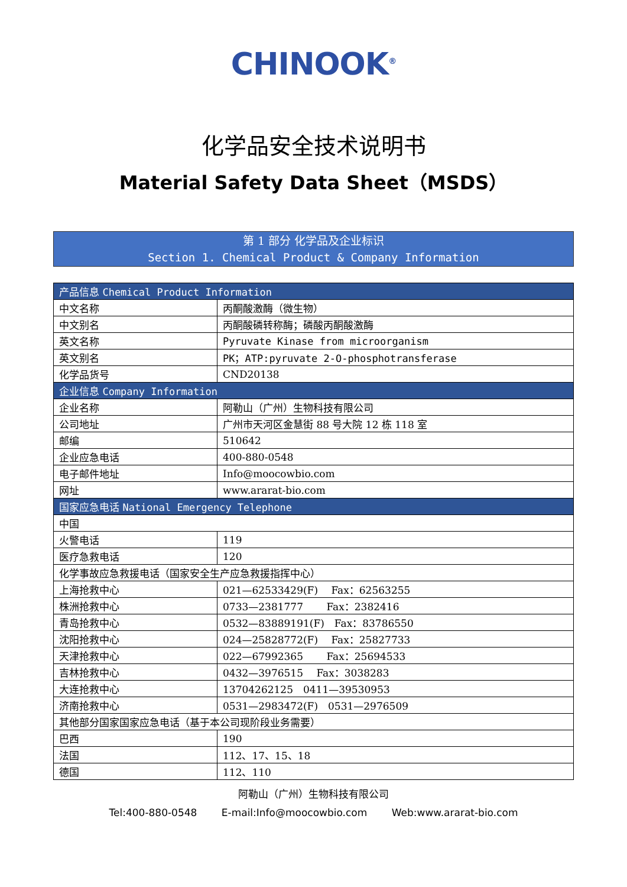CHINOOK<sup>®</sup>
化学品安全技术说明书
Material Safety Data Sheet（MSDS）
第 1 部分 化学品及企业标识
Section 1. Chemical Product & Company Information
| 产品信息 Chemical Product Information | |
| --- | --- |
| 中文名称 | 丙酮酸激酶（微生物） |
| 中文别名 | 丙酮酸磷转称酶；磷酸丙酮酸激酶 |
| 英文名称 | Pyruvate Kinase from microorganism |
| 英文别名 | PK；ATP:pyruvate 2-O-phosphotransferase |
| 化学品货号 | CND20138 |
| 企业信息 Company Information | |
| 企业名称 | 阿勒山（广州）生物科技有限公司 |
| 公司地址 | 广州市天河区金慧街 88 号大院 12 栋 118 室 |
| 邮编 | 510642 |
| 企业应急电话 | 400-880-0548 |
| 电子邮件地址 | Info@moocowbio.com |
| 网址 | www.ararat-bio.com |
| 国家应急电话 National Emergency Telephone | |
| 中国 | |
| 火警电话 | 119 |
| 医疗急救电话 | 120 |
| 化学事故应急救援电话（国家安全生产应急救援指挥中心） | |
| 上海抢救中心 | 021—62533429(F) Fax：62563255 |
| 株洲抢救中心 | 0733—2381777 Fax：2382416 |
| 青岛抢救中心 | 0532—83889191(F) Fax：83786550 |
| 沈阳抢救中心 | 024—25828772(F) Fax：25827733 |
| 天津抢救中心 | 022—67992365 Fax：25694533 |
| 吉林抢救中心 | 0432—3976515 Fax：3038283 |
| 大连抢救中心 | 13704262125 0411—39530953 |
| 济南抢救中心 | 0531—2983472(F) 0531—2976509 |
| 其他部分国家国家应急电话（基于本公司现阶段业务需要） | |
| 巴西 | 190 |
| 法国 | 112、17、15、18 |
| 德国 | 112、110 |
阿勒山（广州）生物科技有限公司
Tel:400-880-0548 E-mail:Info@moocowbio.com Web:www.ararat-bio.com